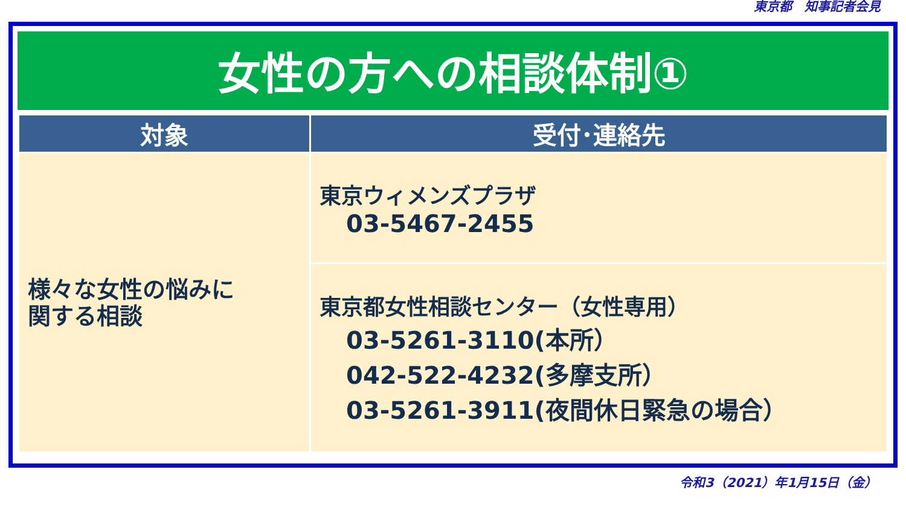東京都　知事記者会見
女性の方への相談体制①
| 対象 | 受付･連絡先 |
| --- | --- |
| 様々な女性の悩みに 関する相談 | 東京ウィメンズプラザ 03-5467-2455 |
| | 東京都女性相談センター（女性専用） 03-5261-3110(本所） 042-522-4232(多摩支所） 03-5261-3911(夜間休日緊急の場合） |
令和3（2021）年1月15日（金）